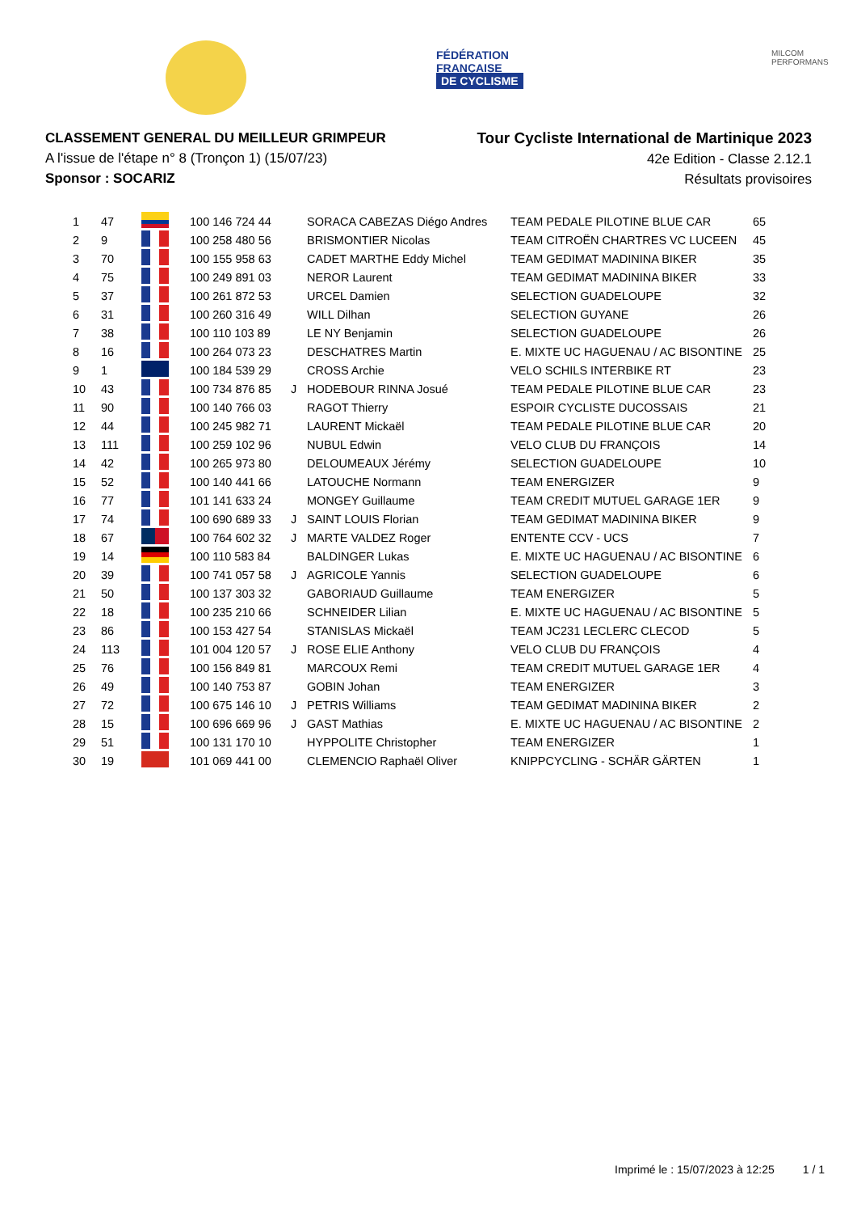FÉDÉRATION
FRANÇAISE
DE CYCLISME
MILCOM
PERFORMANS
CLASSEMENT GENERAL DU MEILLEUR GRIMPEUR
A l'issue de l'étape n° 8 (Tronçon 1) (15/07/23)
Sponsor : SOCARIZ
Tour Cycliste International de Martinique 2023
42e Edition - Classe 2.12.1
Résultats provisoires
| 1 | 47 | | 100 146 724 44 | | SORACA CABEZAS Diégo Andres | TEAM PEDALE PILOTINE BLUE CAR | 65 |
| 2 | 9 | | 100 258 480 56 | | BRISMONTIER Nicolas | TEAM CITROËN CHARTRES VC LUCEEN | 45 |
| 3 | 70 | | 100 155 958 63 | | CADET MARTHE Eddy Michel | TEAM GEDIMAT MADININA BIKER | 35 |
| 4 | 75 | | 100 249 891 03 | | NEROR Laurent | TEAM GEDIMAT MADININA BIKER | 33 |
| 5 | 37 | | 100 261 872 53 | | URCEL Damien | SELECTION GUADELOUPE | 32 |
| 6 | 31 | | 100 260 316 49 | | WILL Dilhan | SELECTION GUYANE | 26 |
| 7 | 38 | | 100 110 103 89 | | LE NY Benjamin | SELECTION GUADELOUPE | 26 |
| 8 | 16 | | 100 264 073 23 | | DESCHATRES Martin | E. MIXTE UC HAGUENAU / AC BISONTINE | 25 |
| 9 | 1 | | 100 184 539 29 | | CROSS Archie | VELO SCHILS INTERBIKE RT | 23 |
| 10 | 43 | | 100 734 876 85 | J | HODEBOUR RINNA Josué | TEAM PEDALE PILOTINE BLUE CAR | 23 |
| 11 | 90 | | 100 140 766 03 | | RAGOT Thierry | ESPOIR CYCLISTE DUCOSSAIS | 21 |
| 12 | 44 | | 100 245 982 71 | | LAURENT Mickaël | TEAM PEDALE PILOTINE BLUE CAR | 20 |
| 13 | 111 | | 100 259 102 96 | | NUBUL Edwin | VELO CLUB DU FRANÇOIS | 14 |
| 14 | 42 | | 100 265 973 80 | | DELOUMEAUX Jérémy | SELECTION GUADELOUPE | 10 |
| 15 | 52 | | 100 140 441 66 | | LATOUCHE Normann | TEAM ENERGIZER | 9 |
| 16 | 77 | | 101 141 633 24 | | MONGEY Guillaume | TEAM CREDIT MUTUEL GARAGE 1ER | 9 |
| 17 | 74 | | 100 690 689 33 | J | SAINT LOUIS Florian | TEAM GEDIMAT MADININA BIKER | 9 |
| 18 | 67 | | 100 764 602 32 | J | MARTE VALDEZ Roger | ENTENTE CCV - UCS | 7 |
| 19 | 14 | | 100 110 583 84 | | BALDINGER Lukas | E. MIXTE UC HAGUENAU / AC BISONTINE | 6 |
| 20 | 39 | | 100 741 057 58 | J | AGRICOLE Yannis | SELECTION GUADELOUPE | 6 |
| 21 | 50 | | 100 137 303 32 | | GABORIAUD Guillaume | TEAM ENERGIZER | 5 |
| 22 | 18 | | 100 235 210 66 | | SCHNEIDER Lilian | E. MIXTE UC HAGUENAU / AC BISONTINE | 5 |
| 23 | 86 | | 100 153 427 54 | | STANISLAS Mickaël | TEAM JC231 LECLERC CLECOD | 5 |
| 24 | 113 | | 101 004 120 57 | J | ROSE ELIE Anthony | VELO CLUB DU FRANÇOIS | 4 |
| 25 | 76 | | 100 156 849 81 | | MARCOUX Remi | TEAM CREDIT MUTUEL GARAGE 1ER | 4 |
| 26 | 49 | | 100 140 753 87 | | GOBIN Johan | TEAM ENERGIZER | 3 |
| 27 | 72 | | 100 675 146 10 | J | PETRIS Williams | TEAM GEDIMAT MADININA BIKER | 2 |
| 28 | 15 | | 100 696 669 96 | J | GAST Mathias | E. MIXTE UC HAGUENAU / AC BISONTINE | 2 |
| 29 | 51 | | 100 131 170 10 | | HYPPOLITE Christopher | TEAM ENERGIZER | 1 |
| 30 | 19 | | 101 069 441 00 | | CLEMENCIO Raphaël Oliver | KNIPPCYCLING - SCHÄR GÄRTEN | 1 |
Imprimé le : 15/07/2023 à 12:25 1 / 1